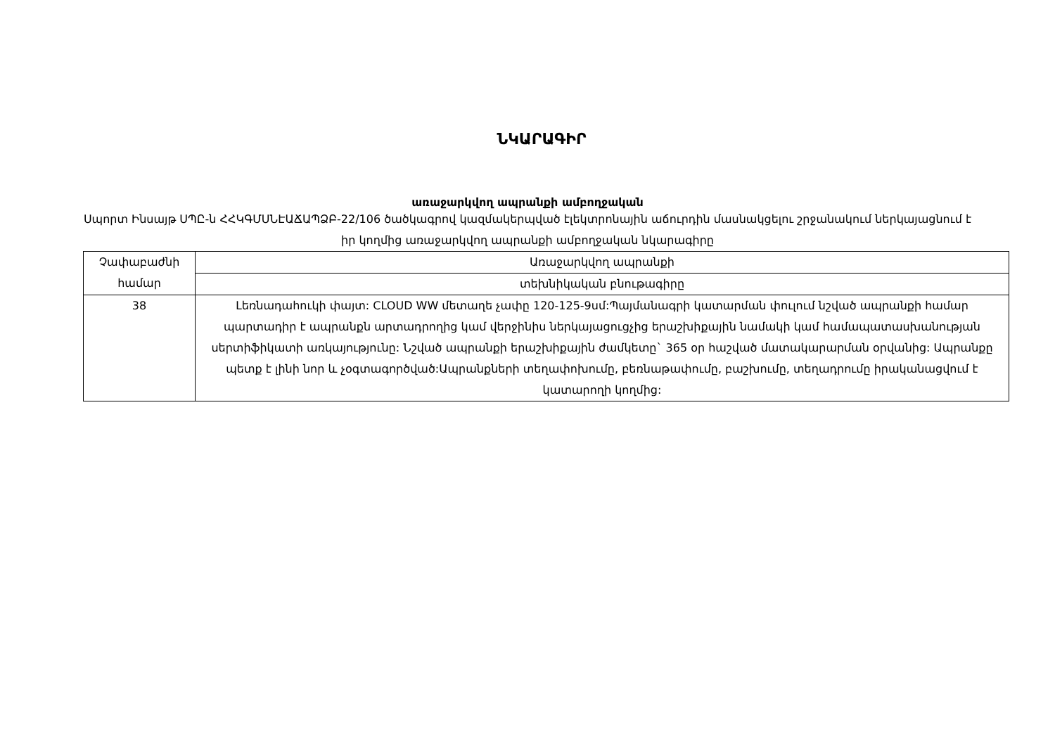ՆԿԱՐԱԳԻՐ
առաջարկվող ապրանքի ամբողջական
Սպորտ Ինսայթ ՍՊԸ-ն ՀՀԿԳՄՍՆԷԱՃԱՊՁԲ-22/106 ծածկագրով կազմակերպված էլեկտրոնային աճուրդին մասնակցելու շրջանակում ներկայացնում է իր կողմից առաջարկվող ապրանքի ամբողջական նկարագիրը
| Չափաբաժնի համար | Առաջարկվող ապրանքի |
| | տեխնիկական բնութագիրը |
| 38 | Լեռնադահուկի փայտ: CLOUD WW մետաղե չափը 120-125-9սմ:Պայմանագրի կատարման փուլում նշված ապրանքի համար պարտադիր է ապրանքն արտադրողից կամ վերջինիս ներկայացուցչից երաշխիքային նամակի կամ համապատասխանության սերտիֆիկատի առկայությունը: Նշված ապրանքի երաշխիքային ժամկետը` 365 օր հաշված մատակարարման օրվանից: Ապրանքը պետք է լինի նոր և չօգտագործված:Ապրանքների տեղափոխումը, բեռնաթափումը, բաշխումը, տեղադրումը իրականացվում է կատարողի կողմից: |